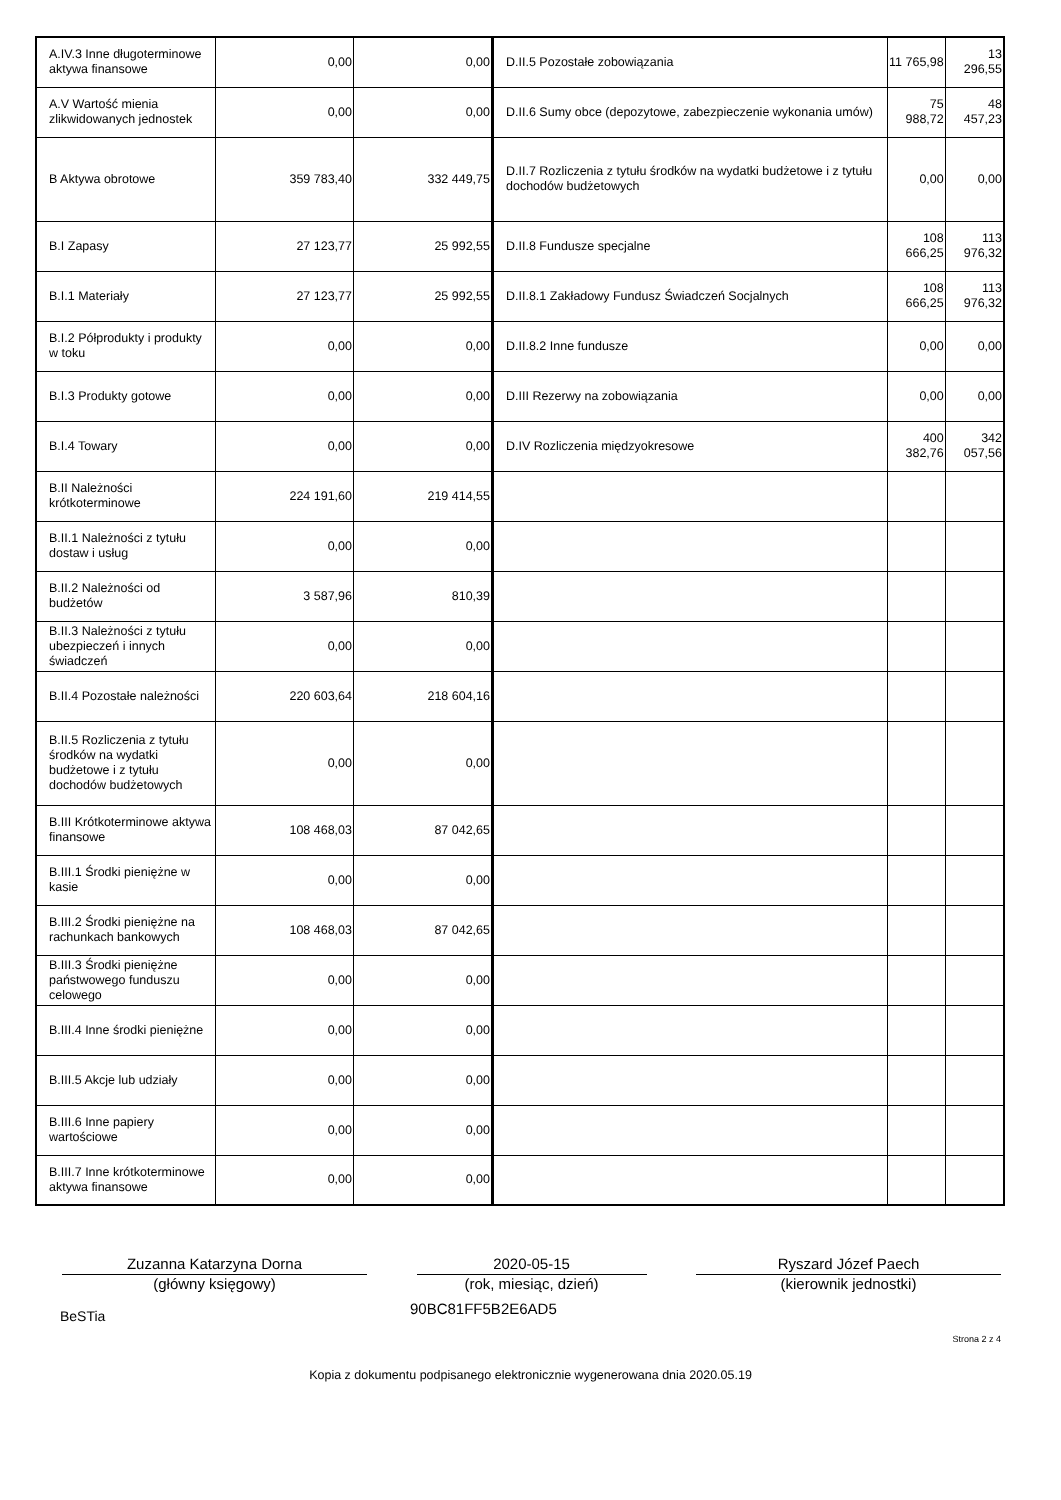| A.IV.3 Inne długoterminowe aktywa finansowe | 0,00 | 0,00 | D.II.5 Pozostałe zobowiązania | 11 765,98 | 13 296,55 |
| A.V Wartość mienia zlikwidowanych jednostek | 0,00 | 0,00 | D.II.6 Sumy obce (depozytowe, zabezpieczenie wykonania umów) | 75 988,72 | 48 457,23 |
| B Aktywa obrotowe | 359 783,40 | 332 449,75 | D.II.7 Rozliczenia z tytułu środków na wydatki budżetowe i z tytułu dochodów budżetowych | 0,00 | 0,00 |
| B.I Zapasy | 27 123,77 | 25 992,55 | D.II.8 Fundusze specjalne | 108 666,25 | 113 976,32 |
| B.I.1 Materiały | 27 123,77 | 25 992,55 | D.II.8.1 Zakładowy Fundusz Świadczeń Socjalnych | 108 666,25 | 113 976,32 |
| B.I.2 Półprodukty i produkty w toku | 0,00 | 0,00 | D.II.8.2 Inne fundusze | 0,00 | 0,00 |
| B.I.3 Produkty gotowe | 0,00 | 0,00 | D.III Rezerwy na zobowiązania | 0,00 | 0,00 |
| B.I.4 Towary | 0,00 | 0,00 | D.IV Rozliczenia międzyokresowe | 400 382,76 | 342 057,56 |
| B.II Należności krótkoterminowe | 224 191,60 | 219 414,55 | | | |
| B.II.1 Należności z tytułu dostaw i usług | 0,00 | 0,00 | | | |
| B.II.2 Należności od budżetów | 3 587,96 | 810,39 | | | |
| B.II.3 Należności z tytułu ubezpieczeń i innych świadczeń | 0,00 | 0,00 | | | |
| B.II.4 Pozostałe należności | 220 603,64 | 218 604,16 | | | |
| B.II.5 Rozliczenia z tytułu środków na wydatki budżetowe i z tytułu dochodów budżetowych | 0,00 | 0,00 | | | |
| B.III Krótkoterminowe aktywa finansowe | 108 468,03 | 87 042,65 | | | |
| B.III.1 Środki pieniężne w kasie | 0,00 | 0,00 | | | |
| B.III.2 Środki pieniężne na rachunkach bankowych | 108 468,03 | 87 042,65 | | | |
| B.III.3 Środki pieniężne państwowego funduszu celowego | 0,00 | 0,00 | | | |
| B.III.4 Inne środki pieniężne | 0,00 | 0,00 | | | |
| B.III.5 Akcje lub udziały | 0,00 | 0,00 | | | |
| B.III.6 Inne papiery wartościowe | 0,00 | 0,00 | | | |
| B.III.7 Inne krótkoterminowe aktywa finansowe | 0,00 | 0,00 | | | |
Zuzanna Katarzyna Dorna
(główny księgowy)
2020-05-15
(rok, miesiąc, dzień)
Ryszard Józef Paech
(kierownik jednostki)
BeSTia 90BC81FF5B2E6AD5
Strona 2 z 4
Kopia z dokumentu podpisanego elektronicznie wygenerowana dnia 2020.05.19